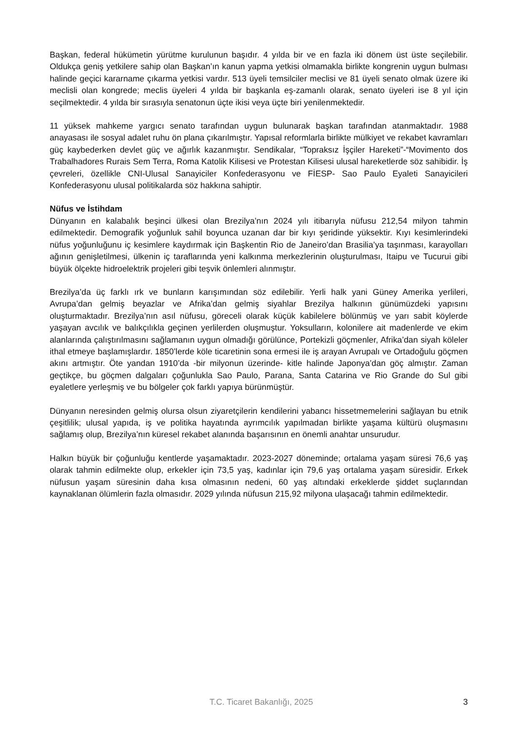Başkan, federal hükümetin yürütme kurulunun başıdır. 4 yılda bir ve en fazla iki dönem üst üste seçilebilir. Oldukça geniş yetkilere sahip olan Başkan’ın kanun yapma yetkisi olmamakla birlikte kongrenin uygun bulması halinde geçici kararname çıkarma yetkisi vardır. 513 üyeli temsilciler meclisi ve 81 üyeli senato olmak üzere iki meclisli olan kongrede; meclis üyeleri 4 yılda bir başkanla eş-zamanlı olarak, senato üyeleri ise 8 yıl için seçilmektedir. 4 yılda bir sırasıyla senatonun üçte ikisi veya üçte biri yenilenmektedir.
11 yüksek mahkeme yargıcı senato tarafından uygun bulunarak başkan tarafından atanmaktadır. 1988 anayasası ile sosyal adalet ruhu ön plana çıkarılmıştır. Yapısal reformlarla birlikte mülkiyet ve rekabet kavramları güç kaybederken devlet güç ve ağırlık kazanmıştır. Sendikalar, “Topraksız İşçiler Hareketi”-“Movimento dos Trabalhadores Rurais Sem Terra, Roma Katolik Kilisesi ve Protestan Kilisesi ulusal hareketlerde söz sahibidir. İş çevreleri, özellikle CNI-Ulusal Sanayiciler Konfederasyonu ve FİESP- Sao Paulo Eyaleti Sanayicileri Konfederasyonu ulusal politikalarda söz hakkına sahiptir.
Nüfus ve İstihdam
Dünyanın en kalabalık beşinci ülkesi olan Brezilya’nın 2024 yılı itibarıyla nüfusu 212,54 milyon tahmin edilmektedir. Demografik yoğunluk sahil boyunca uzanan dar bir kıyı şeridinde yüksektir. Kıyı kesimlerindeki nüfus yoğunluğunu iç kesimlere kaydırmak için Başkentin Rio de Janeiro’dan Brasilia’ya taşınması, karayolları ağının genişletilmesi, ülkenin iç taraflarında yeni kalkınma merkezlerinin oluşturulması, Itaipu ve Tucurui gibi büyük ölçekte hidroelektrik projeleri gibi teşvik önlemleri alınmıştır.
Brezilya’da üç farklı ırk ve bunların karışımından söz edilebilir. Yerli halk yani Güney Amerika yerlileri, Avrupa’dan gelmiş beyazlar ve Afrika’dan gelmiş siyahlar Brezilya halkının günümüzdeki yapısını oluşturmaktadır. Brezilya’nın asıl nüfusu, göreceli olarak küçük kabilelere bölünmüş ve yarı sabit köylerde yaşayan avcılık ve balıkçılıkla geçinen yerlilerden oluşmuştur. Yoksulların, kolonilere ait madenlerde ve ekim alanlarında çalıştırılmasını sağlamanın uygun olmadığı görülünce, Portekizli göçmenler, Afrika’dan siyah köleler ithal etmeye başlamışlardır. 1850’lerde köle ticaretinin sona ermesi ile iş arayan Avrupalı ve Ortadoğulu göçmen akını artmıştır. Öte yandan 1910’da -bir milyonun üzerinde- kitle halinde Japonya’dan göç almıştır. Zaman geçtikçe, bu göçmen dalgaları çoğunlukla Sao Paulo, Parana, Santa Catarina ve Rio Grande do Sul gibi eyaletlere yerleşmiş ve bu bölgeler çok farklı yapıya bürünmüştür.
Dünyanın neresinden gelmiş olursa olsun ziyaretçilerin kendilerini yabancı hissetmemelerini sağlayan bu etnik çeşitlilik; ulusal yapıda, iş ve politika hayatında ayrımcılık yapılmadan birlikte yaşama kültürü oluşmasını sağlamış olup, Brezilya’nın küresel rekabet alanında başarısının en önemli anahtar unsurudur.
Halkın büyük bir çoğunluğu kentlerde yaşamaktadır. 2023-2027 döneminde; ortalama yaşam süresi 76,6 yaş olarak tahmin edilmekte olup, erkekler için 73,5 yaş, kadınlar için 79,6 yaş ortalama yaşam süresidir. Erkek nüfusun yaşam süresinin daha kısa olmasının nedeni, 60 yaş altındaki erkeklerde şiddet suçlarından kaynaklanan ölümlerin fazla olmasıdır. 2029 yılında nüfusun 215,92 milyona ulaşacağı tahmin edilmektedir.
T.C. Ticaret Bakanlığı, 2025 3